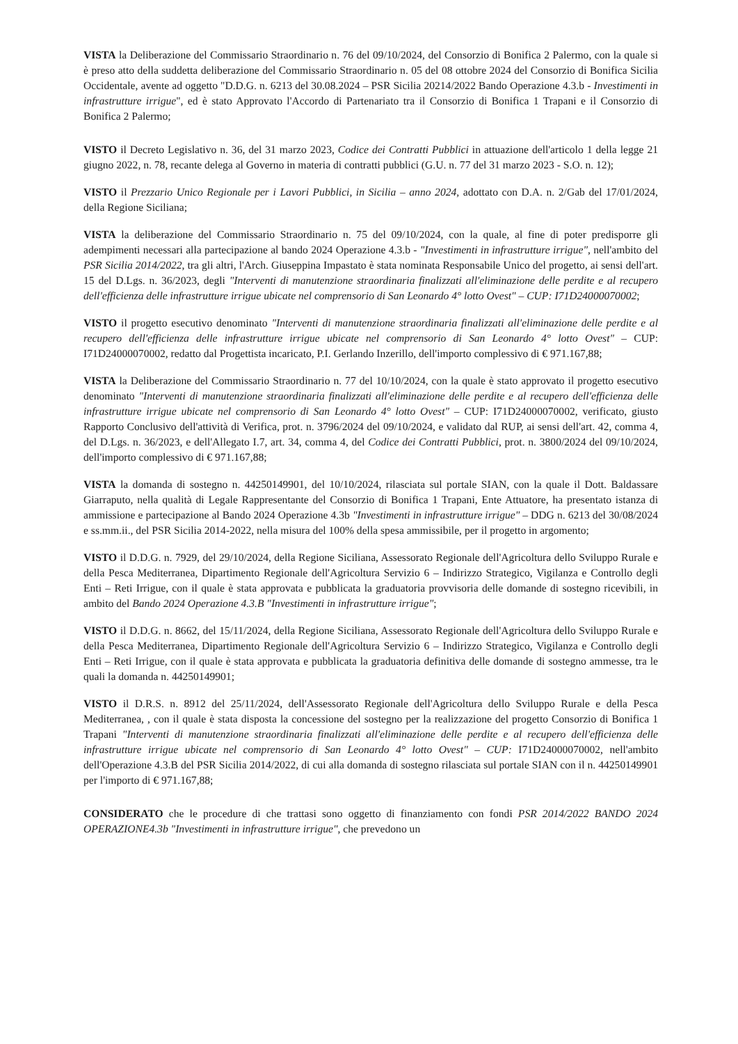VISTA la Deliberazione del Commissario Straordinario n. 76 del 09/10/2024, del Consorzio di Bonifica 2 Palermo, con la quale si è preso atto della suddetta deliberazione del Commissario Straordinario n. 05 del 08 ottobre 2024 del Consorzio di Bonifica Sicilia Occidentale, avente ad oggetto "D.D.G. n. 6213 del 30.08.2024 – PSR Sicilia 20214/2022 Bando Operazione 4.3.b - Investimenti in infrastrutture irrigue", ed è stato Approvato l'Accordo di Partenariato tra il Consorzio di Bonifica 1 Trapani e il Consorzio di Bonifica 2 Palermo;
VISTO il Decreto Legislativo n. 36, del 31 marzo 2023, Codice dei Contratti Pubblici in attuazione dell'articolo 1 della legge 21 giugno 2022, n. 78, recante delega al Governo in materia di contratti pubblici (G.U. n. 77 del 31 marzo 2023 - S.O. n. 12);
VISTO il Prezzario Unico Regionale per i Lavori Pubblici, in Sicilia – anno 2024, adottato con D.A. n. 2/Gab del 17/01/2024, della Regione Siciliana;
VISTA la deliberazione del Commissario Straordinario n. 75 del 09/10/2024, con la quale, al fine di poter predisporre gli adempimenti necessari alla partecipazione al bando 2024 Operazione 4.3.b - "Investimenti in infrastrutture irrigue", nell'ambito del PSR Sicilia 2014/2022, tra gli altri, l'Arch. Giuseppina Impastato è stata nominata Responsabile Unico del progetto, ai sensi dell'art. 15 del D.Lgs. n. 36/2023, degli "Interventi di manutenzione straordinaria finalizzati all'eliminazione delle perdite e al recupero dell'efficienza delle infrastrutture irrigue ubicate nel comprensorio di San Leonardo 4° lotto Ovest" – CUP: I71D24000070002;
VISTO il progetto esecutivo denominato "Interventi di manutenzione straordinaria finalizzati all'eliminazione delle perdite e al recupero dell'efficienza delle infrastrutture irrigue ubicate nel comprensorio di San Leonardo 4° lotto Ovest" – CUP: I71D24000070002, redatto dal Progettista incaricato, P.I. Gerlando Inzerillo, dell'importo complessivo di € 971.167,88;
VISTA la Deliberazione del Commissario Straordinario n. 77 del 10/10/2024, con la quale è stato approvato il progetto esecutivo denominato "Interventi di manutenzione straordinaria finalizzati all'eliminazione delle perdite e al recupero dell'efficienza delle infrastrutture irrigue ubicate nel comprensorio di San Leonardo 4° lotto Ovest" – CUP: I71D24000070002, verificato, giusto Rapporto Conclusivo dell'attività di Verifica, prot. n. 3796/2024 del 09/10/2024, e validato dal RUP, ai sensi dell'art. 42, comma 4, del D.Lgs. n. 36/2023, e dell'Allegato I.7, art. 34, comma 4, del Codice dei Contratti Pubblici, prot. n. 3800/2024 del 09/10/2024, dell'importo complessivo di € 971.167,88;
VISTA la domanda di sostegno n. 44250149901, del 10/10/2024, rilasciata sul portale SIAN, con la quale il Dott. Baldassare Giarraputo, nella qualità di Legale Rappresentante del Consorzio di Bonifica 1 Trapani, Ente Attuatore, ha presentato istanza di ammissione e partecipazione al Bando 2024 Operazione 4.3b "Investimenti in infrastrutture irrigue" – DDG n. 6213 del 30/08/2024 e ss.mm.ii., del PSR Sicilia 2014-2022, nella misura del 100% della spesa ammissibile, per il progetto in argomento;
VISTO il D.D.G. n. 7929, del 29/10/2024, della Regione Siciliana, Assessorato Regionale dell'Agricoltura dello Sviluppo Rurale e della Pesca Mediterranea, Dipartimento Regionale dell'Agricoltura Servizio 6 – Indirizzo Strategico, Vigilanza e Controllo degli Enti – Reti Irrigue, con il quale è stata approvata e pubblicata la graduatoria provvisoria delle domande di sostegno ricevibili, in ambito del Bando 2024 Operazione 4.3.B "Investimenti in infrastrutture irrigue";
VISTO il D.D.G. n. 8662, del 15/11/2024, della Regione Siciliana, Assessorato Regionale dell'Agricoltura dello Sviluppo Rurale e della Pesca Mediterranea, Dipartimento Regionale dell'Agricoltura Servizio 6 – Indirizzo Strategico, Vigilanza e Controllo degli Enti – Reti Irrigue, con il quale è stata approvata e pubblicata la graduatoria definitiva delle domande di sostegno ammesse, tra le quali la domanda n. 44250149901;
VISTO il D.R.S. n. 8912 del 25/11/2024, dell'Assessorato Regionale dell'Agricoltura dello Sviluppo Rurale e della Pesca Mediterranea, , con il quale è stata disposta la concessione del sostegno per la realizzazione del progetto Consorzio di Bonifica 1 Trapani "Interventi di manutenzione straordinaria finalizzati all'eliminazione delle perdite e al recupero dell'efficienza delle infrastrutture irrigue ubicate nel comprensorio di San Leonardo 4° lotto Ovest" – CUP: I71D24000070002, nell'ambito dell'Operazione 4.3.B del PSR Sicilia 2014/2022, di cui alla domanda di sostegno rilasciata sul portale SIAN con il n. 44250149901 per l'importo di € 971.167,88;
CONSIDERATO che le procedure di che trattasi sono oggetto di finanziamento con fondi PSR 2014/2022 BANDO 2024 OPERAZIONE4.3b "Investimenti in infrastrutture irrigue", che prevedono un